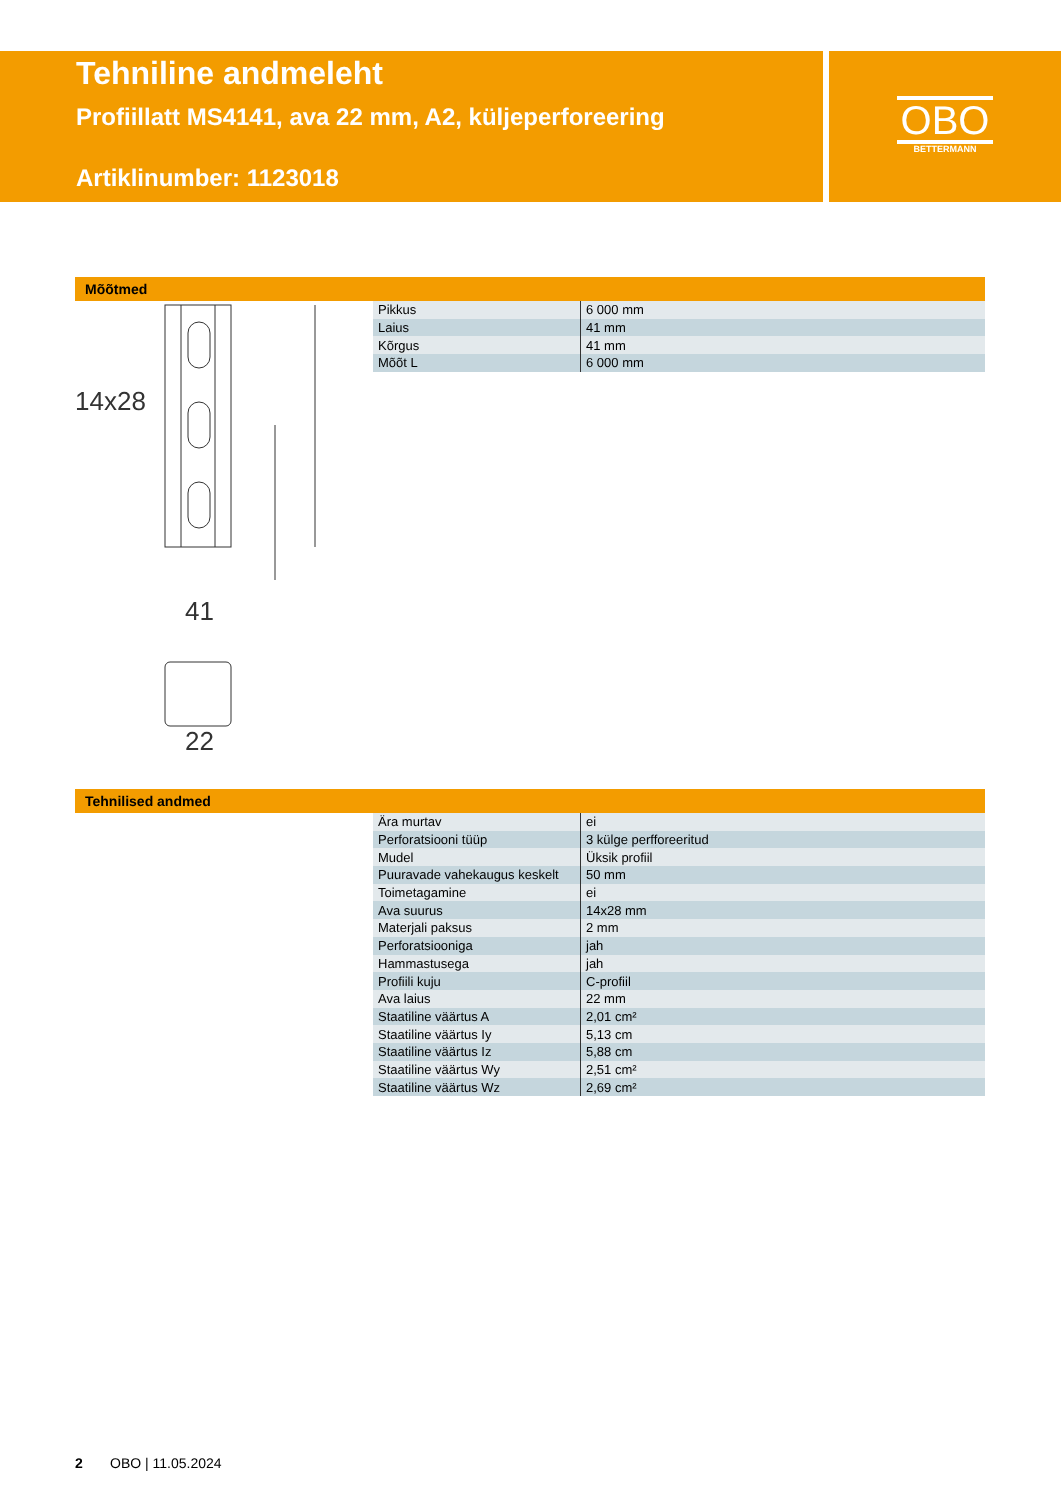Tehniline andmeleht
Profiillatt MS4141, ava 22 mm, A2, küljeperforeering
Artiklinumber: 1123018
OBO
BETTERMANN
Mõõtmed
14x28
41
22
Tehnilised andmed
| Pikkus | 6 000 mm |
| Laius | 41 mm |
| Kõrgus | 41 mm |
| Mõõt L | 6 000 mm |
| Ära murtav | ei |
| Perforatsiooni tüüp | 3 külge perfforeeritud |
| Mudel | Üksik profiil |
| Puuravade vahekaugus keskelt | 50 mm |
| Toimetagamine | ei |
| Ava suurus | 14x28 mm |
| Materjali paksus | 2 mm |
| Perforatsiooniga | jah |
| Hammastusega | jah |
| Profiili kuju | C-profiil |
| Ava laius | 22 mm |
| Staatiline väärtus A | 2,01 cm² |
| Staatiline väärtus Iy | 5,13 cm |
| Staatiline väärtus Iz | 5,88 cm |
| Staatiline väärtus Wy | 2,51 cm² |
| Staatiline väärtus Wz | 2,69 cm² |
2 OBO | 11.05.2024